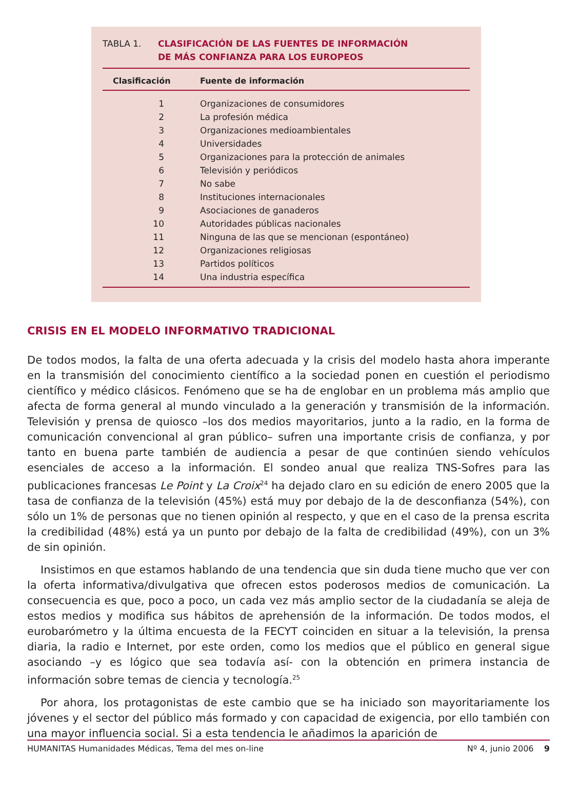TABLA 1. CLASIFICACIÓN DE LAS FUENTES DE INFORMACIÓN
DE MÁS CONFIANZA PARA LOS EUROPEOS
| Clasificación | Fuente de información |
| --- | --- |
| 1 | Organizaciones de consumidores |
| 2 | La profesión médica |
| 3 | Organizaciones medioambientales |
| 4 | Universidades |
| 5 | Organizaciones para la protección de animales |
| 6 | Televisión y periódicos |
| 7 | No sabe |
| 8 | Instituciones internacionales |
| 9 | Asociaciones de ganaderos |
| 10 | Autoridades públicas nacionales |
| 11 | Ninguna de las que se mencionan (espontáneo) |
| 12 | Organizaciones religiosas |
| 13 | Partidos políticos |
| 14 | Una industria específica |
CRISIS EN EL MODELO INFORMATIVO TRADICIONAL
De todos modos, la falta de una oferta adecuada y la crisis del modelo hasta ahora imperante en la transmisión del conocimiento científico a la sociedad ponen en cuestión el periodismo científico y médico clásicos. Fenómeno que se ha de englobar en un problema más amplio que afecta de forma general al mundo vinculado a la generación y transmisión de la información. Televisión y prensa de quiosco –los dos medios mayoritarios, junto a la radio, en la forma de comunicación convencional al gran público– sufren una importante crisis de confianza, y por tanto en buena parte también de audiencia a pesar de que continúen siendo vehículos esenciales de acceso a la información. El sondeo anual que realiza TNS-Sofres para las publicaciones francesas Le Point y La Croix<sup>24</sup> ha dejado claro en su edición de enero 2005 que la tasa de confianza de la televisión (45%) está muy por debajo de la de desconfianza (54%), con sólo un 1% de personas que no tienen opinión al respecto, y que en el caso de la prensa escrita la credibilidad (48%) está ya un punto por debajo de la falta de credibilidad (49%), con un 3% de sin opinión.
Insistimos en que estamos hablando de una tendencia que sin duda tiene mucho que ver con la oferta informativa/divulgativa que ofrecen estos poderosos medios de comunicación. La consecuencia es que, poco a poco, un cada vez más amplio sector de la ciudadanía se aleja de estos medios y modifica sus hábitos de aprehensión de la información. De todos modos, el eurobarómetro y la última encuesta de la FECYT coinciden en situar a la televisión, la prensa diaria, la radio e Internet, por este orden, como los medios que el público en general sigue asociando –y es lógico que sea todavía así- con la obtención en primera instancia de información sobre temas de ciencia y tecnología.<sup>25</sup>
Por ahora, los protagonistas de este cambio que se ha iniciado son mayoritariamente los jóvenes y el sector del público más formado y con capacidad de exigencia, por ello también con una mayor influencia social. Si a esta tendencia le añadimos la aparición de
HUMANITAS Humanidades Médicas, Tema del mes on-line Nº 4, junio 2006 9